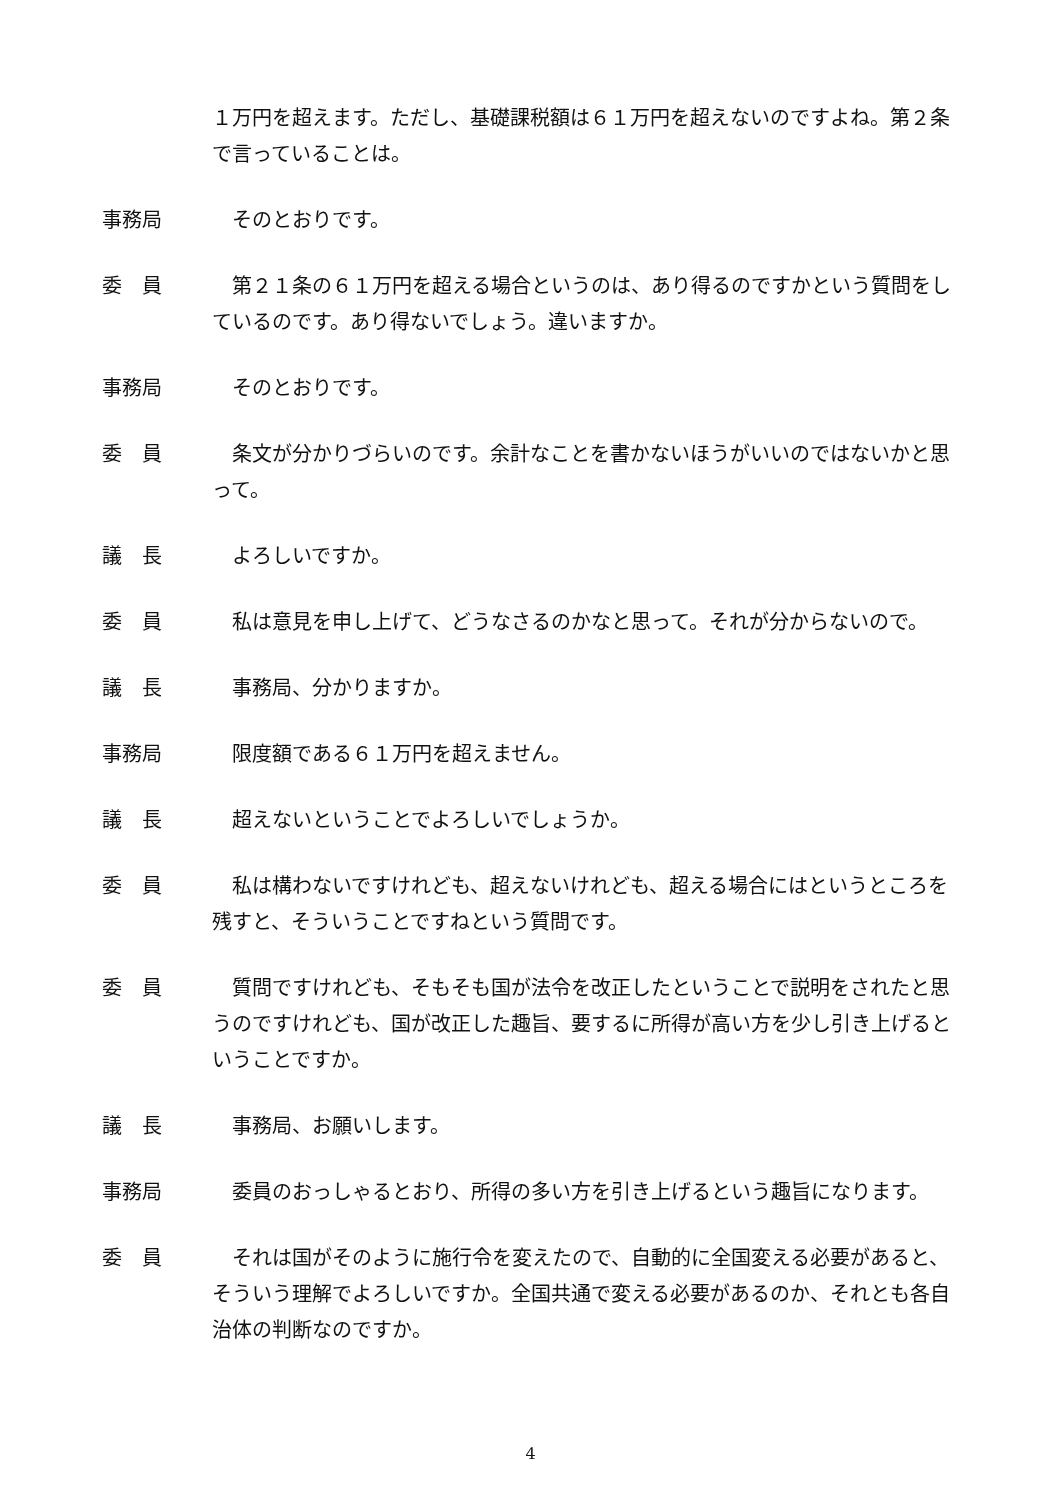１万円を超えます。ただし、基礎課税額は６１万円を超えないのですよね。第２条で言っていることは。
事務局 そのとおりです。
委　員 第２１条の６１万円を超える場合というのは、あり得るのですかという質問をしているのです。あり得ないでしょう。違いますか。
事務局 そのとおりです。
委　員 条文が分かりづらいのです。余計なことを書かないほうがいいのではないかと思って。
議　長 よろしいですか。
委　員 私は意見を申し上げて、どうなさるのかなと思って。それが分からないので。
議　長 事務局、分かりますか。
事務局 限度額である６１万円を超えません。
議　長 超えないということでよろしいでしょうか。
委　員 私は構わないですけれども、超えないけれども、超える場合にはというところを残すと、そういうことですねという質問です。
委　員 質問ですけれども、そもそも国が法令を改正したということで説明をされたと思うのですけれども、国が改正した趣旨、要するに所得が高い方を少し引き上げるということですか。
議　長 事務局、お願いします。
事務局 委員のおっしゃるとおり、所得の多い方を引き上げるという趣旨になります。
委　員 それは国がそのように施行令を変えたので、自動的に全国変える必要があると、そういう理解でよろしいですか。全国共通で変える必要があるのか、それとも各自治体の判断なのですか。
4